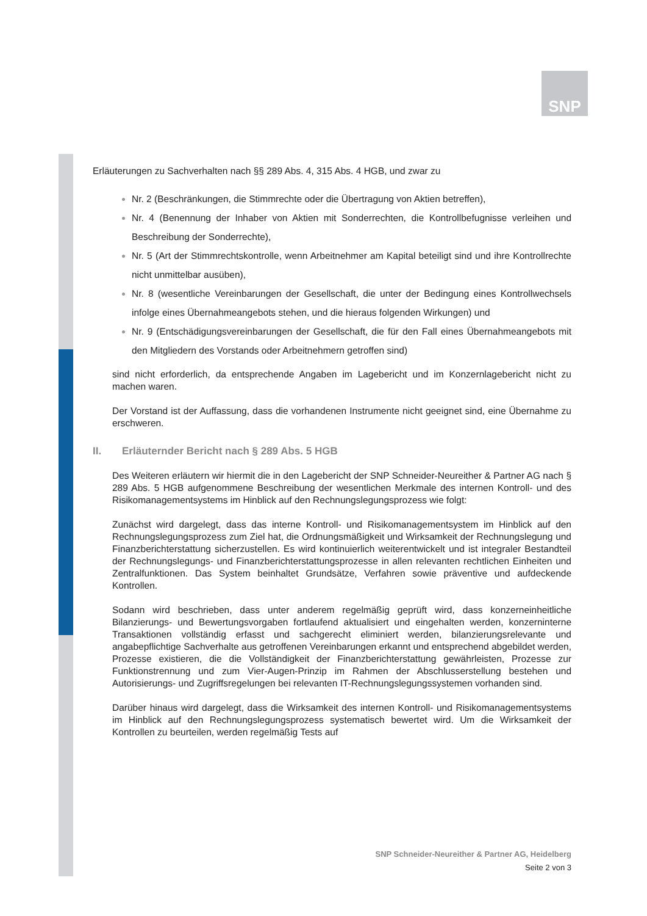SNP
Erläuterungen zu Sachverhalten nach §§ 289 Abs. 4, 315 Abs. 4 HGB, und zwar zu
Nr. 2 (Beschränkungen, die Stimmrechte oder die Übertragung von Aktien betreffen),
Nr. 4 (Benennung der Inhaber von Aktien mit Sonderrechten, die Kontrollbefugnisse verleihen und Beschreibung der Sonderrechte),
Nr. 5 (Art der Stimmrechtskontrolle, wenn Arbeitnehmer am Kapital beteiligt sind und ihre Kontrollrechte nicht unmittelbar ausüben),
Nr. 8 (wesentliche Vereinbarungen der Gesellschaft, die unter der Bedingung eines Kontrollwechsels infolge eines Übernahmeangebots stehen, und die hieraus folgenden Wirkungen) und
Nr. 9 (Entschädigungsvereinbarungen der Gesellschaft, die für den Fall eines Übernahmeangebots mit den Mitgliedern des Vorstands oder Arbeitnehmern getroffen sind)
sind nicht erforderlich, da entsprechende Angaben im Lagebericht und im Konzernlagebericht nicht zu machen waren.
Der Vorstand ist der Auffassung, dass die vorhandenen Instrumente nicht geeignet sind, eine Übernahme zu erschweren.
II. Erläuternder Bericht nach § 289 Abs. 5 HGB
Des Weiteren erläutern wir hiermit die in den Lagebericht der SNP Schneider-Neureither & Partner AG nach § 289 Abs. 5 HGB aufgenommene Beschreibung der wesentlichen Merkmale des internen Kontroll- und des Risikomanagementsystems im Hinblick auf den Rechnungslegungsprozess wie folgt:
Zunächst wird dargelegt, dass das interne Kontroll- und Risikomanagementsystem im Hinblick auf den Rechnungslegungsprozess zum Ziel hat, die Ordnungsmäßigkeit und Wirksamkeit der Rechnungslegung und Finanzberichterstattung sicherzustellen. Es wird kontinuierlich weiterentwickelt und ist integraler Bestandteil der Rechnungslegungs- und Finanzberichterstattungsprozesse in allen relevanten rechtlichen Einheiten und Zentralfunktionen. Das System beinhaltet Grundsätze, Verfahren sowie präventive und aufdeckende Kontrollen.
Sodann wird beschrieben, dass unter anderem regelmäßig geprüft wird, dass konzerneinheitliche Bilanzierungs- und Bewertungsvorgaben fortlaufend aktualisiert und eingehalten werden, konzerninterne Transaktionen vollständig erfasst und sachgerecht eliminiert werden, bilanzierungsrelevante und angabepflichtige Sachverhalte aus getroffenen Vereinbarungen erkannt und entsprechend abgebildet werden, Prozesse existieren, die die Vollständigkeit der Finanzberichterstattung gewährleisten, Prozesse zur Funktionstrennung und zum Vier-Augen-Prinzip im Rahmen der Abschlusserstellung bestehen und Autorisierungs- und Zugriffsregelungen bei relevanten IT-Rechnungslegungssystemen vorhanden sind.
Darüber hinaus wird dargelegt, dass die Wirksamkeit des internen Kontroll- und Risikomanagementsystems im Hinblick auf den Rechnungslegungsprozess systematisch bewertet wird. Um die Wirksamkeit der Kontrollen zu beurteilen, werden regelmäßig Tests auf
SNP Schneider-Neureither & Partner AG, Heidelberg
Seite 2 von 3